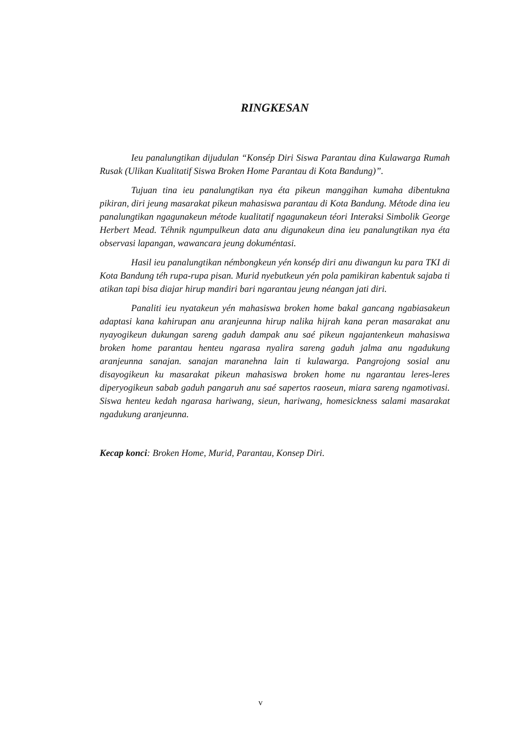RINGKESAN
Ieu panalungtikan dijudulan “Konsép Diri Siswa Parantau dina Kulawarga Rumah Rusak (Ulikan Kualitatif Siswa Broken Home Parantau di Kota Bandung)”.
Tujuan tina ieu panalungtikan nya éta pikeun manggihan kumaha dibentukna pikiran, diri jeung masarakat pikeun mahasiswa parantau di Kota Bandung. Métode dina ieu panalungtikan ngagunakeun métode kualitatif ngagunakeun téori Interaksi Simbolik George Herbert Mead. Téhnik ngumpulkeun data anu digunakeun dina ieu panalungtikan nya éta observasi lapangan, wawancara jeung dokuméntasi.
Hasil ieu panalungtikan némbongkeun yén konsép diri anu diwangun ku para TKI di Kota Bandung téh rupa-rupa pisan. Murid nyebutkeun yén pola pamikiran kabentuk sajaba ti atikan tapi bisa diajar hirup mandiri bari ngarantau jeung néangan jati diri.
Panaliti ieu nyatakeun yén mahasiswa broken home bakal gancang ngabiasakeun adaptasi kana kahirupan anu aranjeunna hirup nalika hijrah kana peran masarakat anu nyayogikeun dukungan sareng gaduh dampak anu saé pikeun ngajantenkeun mahasiswa broken home parantau henteu ngarasa nyalira sareng gaduh jalma anu ngadukung aranjeunna sanajan. sanajan maranehna lain ti kulawarga. Pangrojong sosial anu disayogikeun ku masarakat pikeun mahasiswa broken home nu ngarantau leres-leres diperyogikeun sabab gaduh pangaruh anu saé sapertos raoseun, miara sareng ngamotivasi. Siswa henteu kedah ngarasa hariwang, sieun, hariwang, homesickness salami masarakat ngadukung aranjeunna.
Kecap konci: Broken Home, Murid, Parantau, Konsep Diri.
v